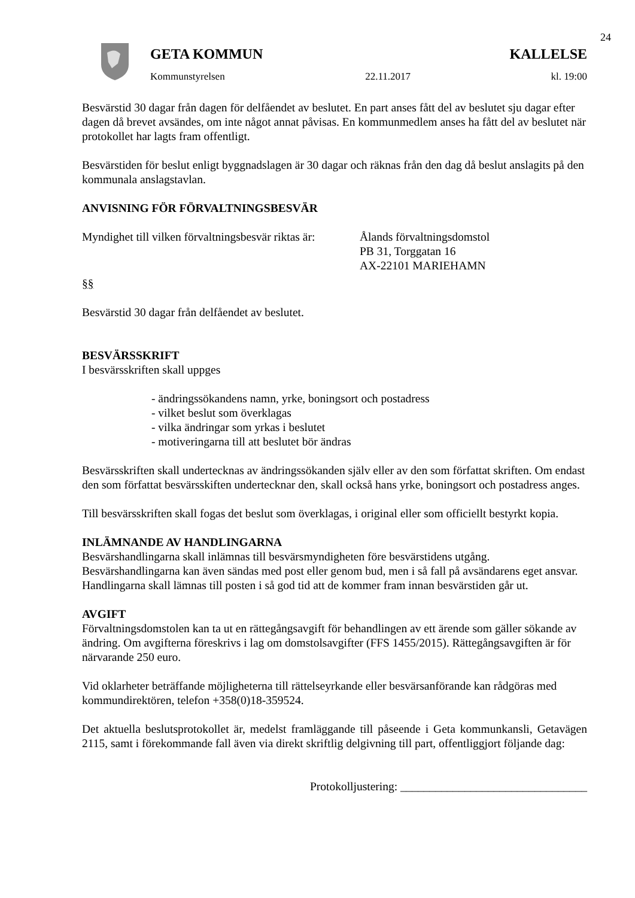24
GETA KOMMUN KALLELSE
Kommunstyrelsen 22.11.2017 kl. 19:00
Besvärstid 30 dagar från dagen för delfåendet av beslutet. En part anses fått del av beslutet sju dagar efter dagen då brevet avsändes, om inte något annat påvisas. En kommunmedlem anses ha fått del av beslutet när protokollet har lagts fram offentligt.
Besvärstiden för beslut enligt byggnadslagen är 30 dagar och räknas från den dag då beslut anslagits på den kommunala anslagstavlan.
ANVISNING FÖR FÖRVALTNINGSBESVÄR
Myndighet till vilken förvaltningsbesvär riktas är:
Ålands förvaltningsdomstol
PB 31, Torggatan 16
AX-22101 MARIEHAMN
§§
Besvärstid 30 dagar från delfåendet av beslutet.
BESVÄRSSKRIFT
I besvärsskriften skall uppges
- ändringssökandens namn, yrke, boningsort och postadress
- vilket beslut som överklagas
- vilka ändringar som yrkas i beslutet
- motiveringarna till att beslutet bör ändras
Besvärsskriften skall undertecknas av ändringssökanden själv eller av den som författat skriften. Om endast den som författat besvärsskiften undertecknar den, skall också hans yrke, boningsort och postadress anges.
Till besvärsskriften skall fogas det beslut som överklagas, i original eller som officiellt bestyrkt kopia.
INLÄMNANDE AV HANDLINGARNA
Besvärshandlingarna skall inlämnas till besvärsmyndigheten före besvärstidens utgång. Besvärshandlingarna kan även sändas med post eller genom bud, men i så fall på avsändarens eget ansvar. Handlingarna skall lämnas till posten i så god tid att de kommer fram innan besvärstiden går ut.
AVGIFT
Förvaltningsdomstolen kan ta ut en rättegångsavgift för behandlingen av ett ärende som gäller sökande av ändring. Om avgifterna föreskrivs i lag om domstolsavgifter (FFS 1455/2015). Rättegångsavgiften är för närvarande 250 euro.
Vid oklarheter beträffande möjligheterna till rättelseyrkande eller besvärsanförande kan rådgöras med kommundirektören, telefon +358(0)18-359524.
Det aktuella beslutsprotokollet är, medelst framläggande till påseende i Geta kommunkansli, Getavägen 2115, samt i förekommande fall även via direkt skriftlig delgivning till part, offentliggjort följande dag:
Protokolljustering: ________________________________